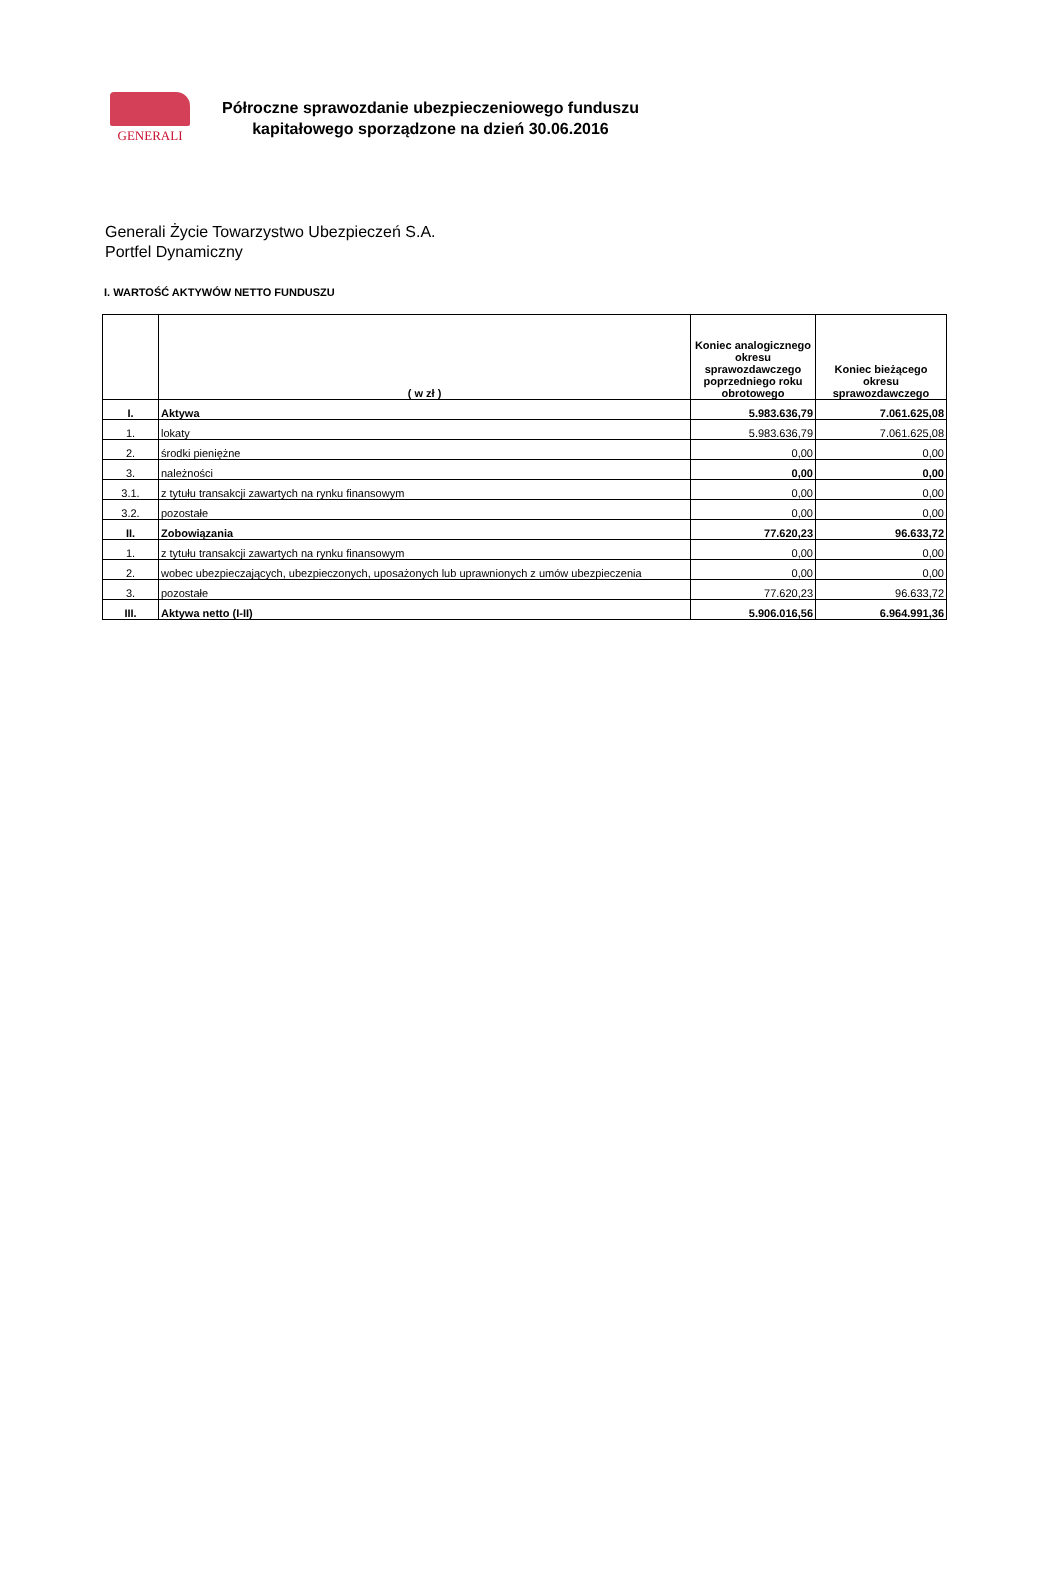GENERALI
Półroczne sprawozdanie ubezpieczeniowego funduszu
kapitałowego sporządzone na dzień 30.06.2016
Generali Życie Towarzystwo Ubezpieczeń S.A.
Portfel Dynamiczny
I. WARTOŚĆ AKTYWÓW NETTO FUNDUSZU
| | ( w zł ) | Koniec analogicznego okresu sprawozdawczego poprzedniego roku obrotowego | Koniec bieżącego okresu sprawozdawczego |
| --- | --- | --- | --- |
| I. | Aktywa | 5.983.636,79 | 7.061.625,08 |
| 1. | lokaty | 5.983.636,79 | 7.061.625,08 |
| 2. | środki pieniężne | 0,00 | 0,00 |
| 3. | należności | 0,00 | 0,00 |
| 3.1. | z tytułu transakcji zawartych na rynku finansowym | 0,00 | 0,00 |
| 3.2. | pozostałe | 0,00 | 0,00 |
| II. | Zobowiązania | 77.620,23 | 96.633,72 |
| 1. | z tytułu transakcji zawartych na rynku finansowym | 0,00 | 0,00 |
| 2. | wobec ubezpieczających, ubezpieczonych, uposażonych lub uprawnionych z umów ubezpieczenia | 0,00 | 0,00 |
| 3. | pozostałe | 77.620,23 | 96.633,72 |
| III. | Aktywa netto (I-II) | 5.906.016,56 | 6.964.991,36 |